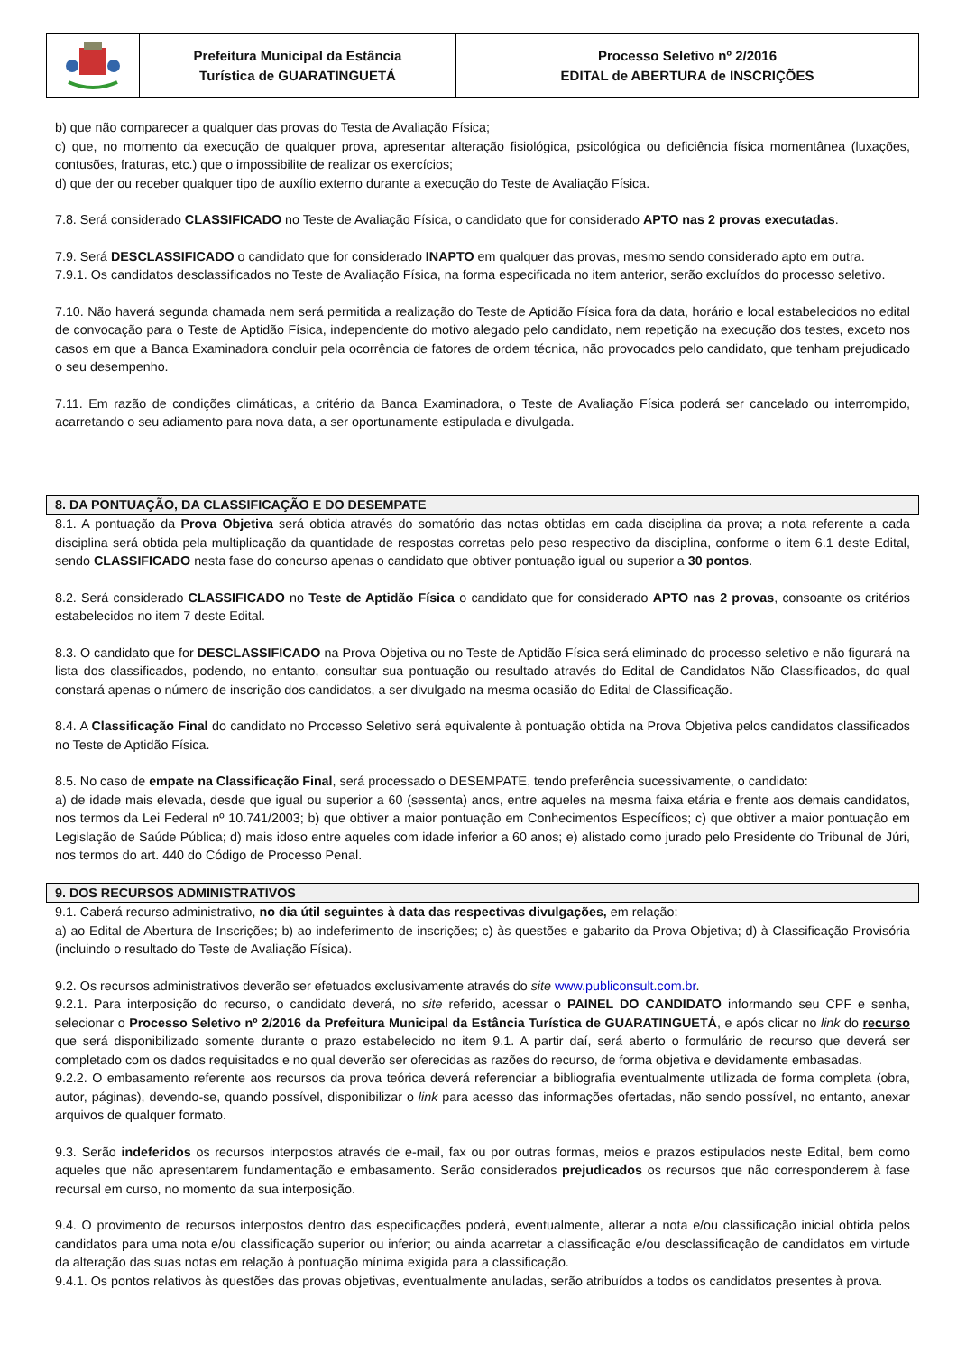Prefeitura Municipal da Estância
Turística de GUARATINGUETÁ
Processo Seletivo nº 2/2016
EDITAL de ABERTURA de INSCRIÇÕES
b) que não comparecer a qualquer das provas do Testa de Avaliação Física;
c) que, no momento da execução de qualquer prova, apresentar alteração fisiológica, psicológica ou deficiência física momentânea (luxações, contusões, fraturas, etc.) que o impossibilite de realizar os exercícios;
d) que der ou receber qualquer tipo de auxílio externo durante a execução do Teste de Avaliação Física.
7.8. Será considerado CLASSIFICADO no Teste de Avaliação Física, o candidato que for considerado APTO nas 2 provas executadas.
7.9. Será DESCLASSIFICADO o candidato que for considerado INAPTO em qualquer das provas, mesmo sendo considerado apto em outra.
7.9.1. Os candidatos desclassificados no Teste de Avaliação Física, na forma especificada no item anterior, serão excluídos do processo seletivo.
7.10. Não haverá segunda chamada nem será permitida a realização do Teste de Aptidão Física fora da data, horário e local estabelecidos no edital de convocação para o Teste de Aptidão Física, independente do motivo alegado pelo candidato, nem repetição na execução dos testes, exceto nos casos em que a Banca Examinadora concluir pela ocorrência de fatores de ordem técnica, não provocados pelo candidato, que tenham prejudicado o seu desempenho.
7.11. Em razão de condições climáticas, a critério da Banca Examinadora, o Teste de Avaliação Física poderá ser cancelado ou interrompido, acarretando o seu adiamento para nova data, a ser oportunamente estipulada e divulgada.
8. DA PONTUAÇÃO, DA CLASSIFICAÇÃO E DO DESEMPATE
8.1. A pontuação da Prova Objetiva será obtida através do somatório das notas obtidas em cada disciplina da prova; a nota referente a cada disciplina será obtida pela multiplicação da quantidade de respostas corretas pelo peso respectivo da disciplina, conforme o item 6.1 deste Edital, sendo CLASSIFICADO nesta fase do concurso apenas o candidato que obtiver pontuação igual ou superior a 30 pontos.
8.2. Será considerado CLASSIFICADO no Teste de Aptidão Física o candidato que for considerado APTO nas 2 provas, consoante os critérios estabelecidos no item 7 deste Edital.
8.3. O candidato que for DESCLASSIFICADO na Prova Objetiva ou no Teste de Aptidão Física será eliminado do processo seletivo e não figurará na lista dos classificados, podendo, no entanto, consultar sua pontuação ou resultado através do Edital de Candidatos Não Classificados, do qual constará apenas o número de inscrição dos candidatos, a ser divulgado na mesma ocasião do Edital de Classificação.
8.4. A Classificação Final do candidato no Processo Seletivo será equivalente à pontuação obtida na Prova Objetiva pelos candidatos classificados no Teste de Aptidão Física.
8.5. No caso de empate na Classificação Final, será processado o DESEMPATE, tendo preferência sucessivamente, o candidato:
a) de idade mais elevada, desde que igual ou superior a 60 (sessenta) anos, entre aqueles na mesma faixa etária e frente aos demais candidatos, nos termos da Lei Federal nº 10.741/2003; b) que obtiver a maior pontuação em Conhecimentos Específicos; c) que obtiver a maior pontuação em Legislação de Saúde Pública; d) mais idoso entre aqueles com idade inferior a 60 anos; e) alistado como jurado pelo Presidente do Tribunal de Júri, nos termos do art. 440 do Código de Processo Penal.
9. DOS RECURSOS ADMINISTRATIVOS
9.1. Caberá recurso administrativo, no dia útil seguintes à data das respectivas divulgações, em relação:
a) ao Edital de Abertura de Inscrições; b) ao indeferimento de inscrições; c) às questões e gabarito da Prova Objetiva; d) à Classificação Provisória (incluindo o resultado do Teste de Avaliação Física).
9.2. Os recursos administrativos deverão ser efetuados exclusivamente através do site www.publiconsult.com.br.
9.2.1. Para interposição do recurso, o candidato deverá, no site referido, acessar o PAINEL DO CANDIDATO informando seu CPF e senha, selecionar o Processo Seletivo nº 2/2016 da Prefeitura Municipal da Estância Turística de GUARATINGUETÁ, e após clicar no link do recurso que será disponibilizado somente durante o prazo estabelecido no item 9.1. A partir daí, será aberto o formulário de recurso que deverá ser completado com os dados requisitados e no qual deverão ser oferecidas as razões do recurso, de forma objetiva e devidamente embasadas.
9.2.2. O embasamento referente aos recursos da prova teórica deverá referenciar a bibliografia eventualmente utilizada de forma completa (obra, autor, páginas), devendo-se, quando possível, disponibilizar o link para acesso das informações ofertadas, não sendo possível, no entanto, anexar arquivos de qualquer formato.
9.3. Serão indeferidos os recursos interpostos através de e-mail, fax ou por outras formas, meios e prazos estipulados neste Edital, bem como aqueles que não apresentarem fundamentação e embasamento. Serão considerados prejudicados os recursos que não corresponderem à fase recursal em curso, no momento da sua interposição.
9.4. O provimento de recursos interpostos dentro das especificações poderá, eventualmente, alterar a nota e/ou classificação inicial obtida pelos candidatos para uma nota e/ou classificação superior ou inferior; ou ainda acarretar a classificação e/ou desclassificação de candidatos em virtude da alteração das suas notas em relação à pontuação mínima exigida para a classificação.
9.4.1. Os pontos relativos às questões das provas objetivas, eventualmente anuladas, serão atribuídos a todos os candidatos presentes à prova.